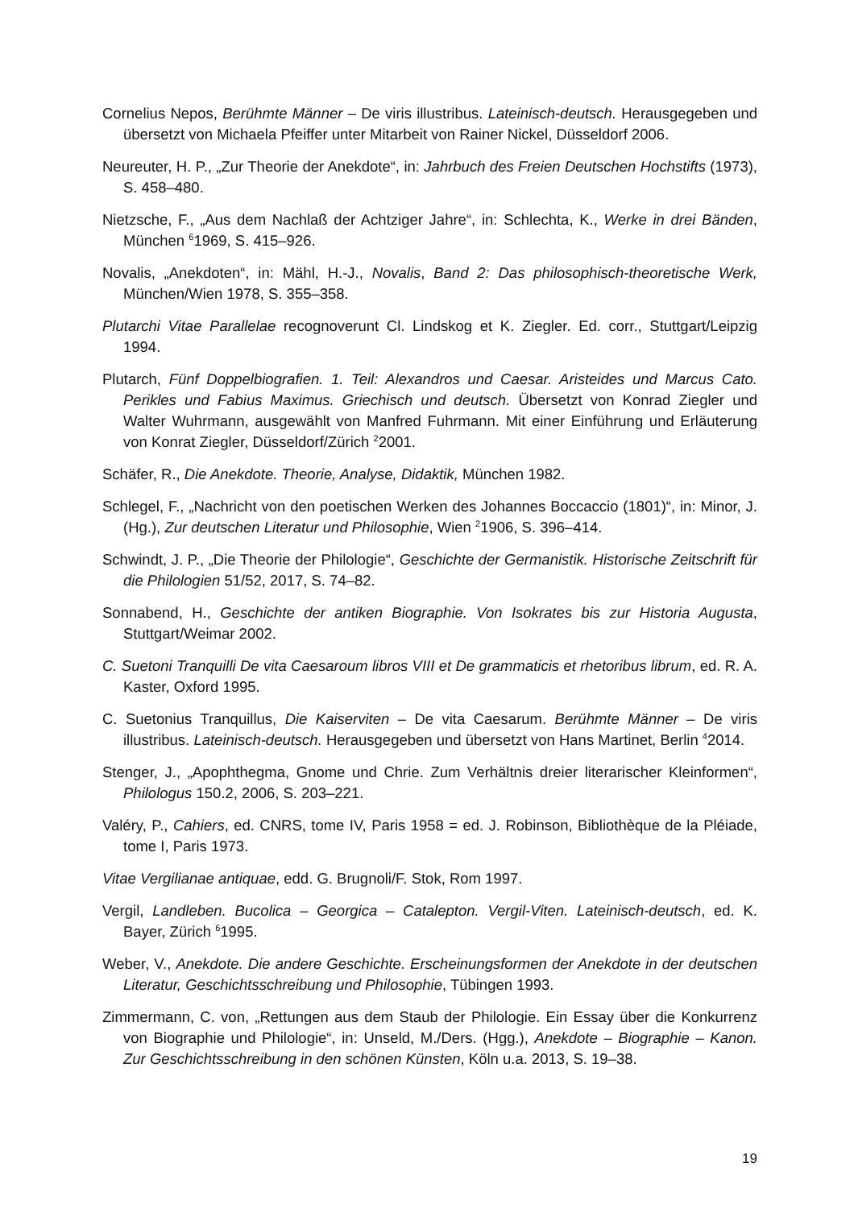Cornelius Nepos, Berühmte Männer – De viris illustribus. Lateinisch-deutsch. Herausgegeben und übersetzt von Michaela Pfeiffer unter Mitarbeit von Rainer Nickel, Düsseldorf 2006.
Neureuter, H. P., „Zur Theorie der Anekdote“, in: Jahrbuch des Freien Deutschen Hochstifts (1973), S. 458–480.
Nietzsche, F., „Aus dem Nachlaß der Achtziger Jahre“, in: Schlechta, K., Werke in drei Bänden, München <sup>6</sup>1969, S. 415–926.
Novalis, „Anekdoten“, in: Mähl, H.-J., Novalis, Band 2: Das philosophisch-theoretische Werk, München/Wien 1978, S. 355–358.
Plutarchi Vitae Parallelae recognoverunt Cl. Lindskog et K. Ziegler. Ed. corr., Stuttgart/Leipzig 1994.
Plutarch, Fünf Doppelbiografien. 1. Teil: Alexandros und Caesar. Aristeides und Marcus Cato. Perikles und Fabius Maximus. Griechisch und deutsch. Übersetzt von Konrad Ziegler und Walter Wuhrmann, ausgewählt von Manfred Fuhrmann. Mit einer Einführung und Erläuterung von Konrat Ziegler, Düsseldorf/Zürich <sup>2</sup>2001.
Schäfer, R., Die Anekdote. Theorie, Analyse, Didaktik, München 1982.
Schlegel, F., „Nachricht von den poetischen Werken des Johannes Boccaccio (1801)“, in: Minor, J. (Hg.), Zur deutschen Literatur und Philosophie, Wien <sup>2</sup>1906, S. 396–414.
Schwindt, J. P., „Die Theorie der Philologie“, Geschichte der Germanistik. Historische Zeitschrift für die Philologien 51/52, 2017, S. 74–82.
Sonnabend, H., Geschichte der antiken Biographie. Von Isokrates bis zur Historia Augusta, Stuttgart/Weimar 2002.
C. Suetoni Tranquilli De vita Caesaroum libros VIII et De grammaticis et rhetoribus librum, ed. R. A. Kaster, Oxford 1995.
C. Suetonius Tranquillus, Die Kaiserviten – De vita Caesarum. Berühmte Männer – De viris illustribus. Lateinisch-deutsch. Herausgegeben und übersetzt von Hans Martinet, Berlin <sup>4</sup>2014.
Stenger, J., „Apophthegma, Gnome und Chrie. Zum Verhältnis dreier literarischer Kleinformen“, Philologus 150.2, 2006, S. 203–221.
Valéry, P., Cahiers, ed. CNRS, tome IV, Paris 1958 = ed. J. Robinson, Bibliothèque de la Pléiade, tome I, Paris 1973.
Vitae Vergilianae antiquae, edd. G. Brugnoli/F. Stok, Rom 1997.
Vergil, Landleben. Bucolica – Georgica – Catalepton. Vergil-Viten. Lateinisch-deutsch, ed. K. Bayer, Zürich <sup>6</sup>1995.
Weber, V., Anekdote. Die andere Geschichte. Erscheinungsformen der Anekdote in der deutschen Literatur, Geschichtsschreibung und Philosophie, Tübingen 1993.
Zimmermann, C. von, „Rettungen aus dem Staub der Philologie. Ein Essay über die Konkurrenz von Biographie und Philologie“, in: Unseld, M./Ders. (Hgg.), Anekdote – Biographie – Kanon. Zur Geschichtsschreibung in den schönen Künsten, Köln u.a. 2013, S. 19–38.
19